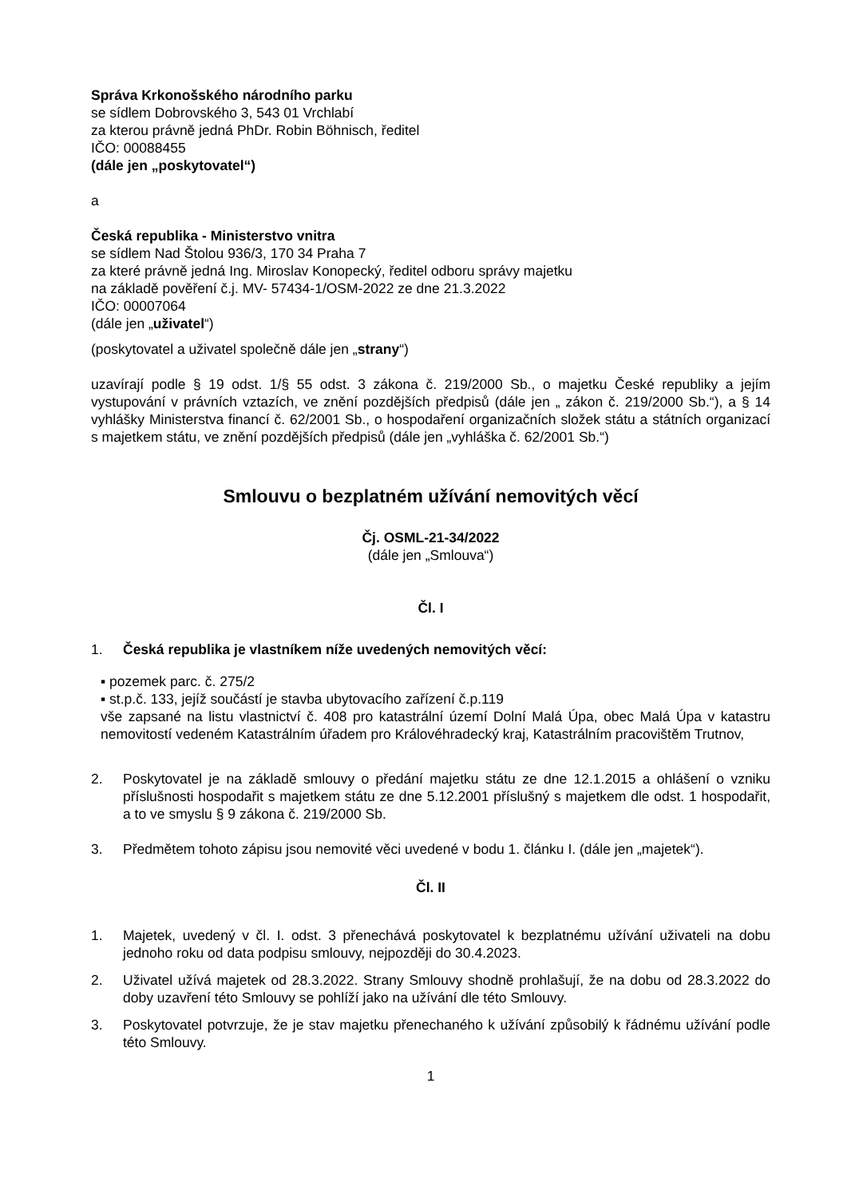Správa Krkonošského národního parku
se sídlem Dobrovského 3, 543 01 Vrchlabí
za kterou právně jedná PhDr. Robin Böhnisch, ředitel
IČO: 00088455
(dále jen „poskytovatel“)
a
Česká republika - Ministerstvo vnitra
se sídlem Nad Štolou 936/3, 170 34 Praha 7
za které právně jedná Ing. Miroslav Konopecký, ředitel odboru správy majetku
na základě pověření č.j. MV- 57434-1/OSM-2022 ze dne 21.3.2022
IČO: 00007064
(dále jen „uživatel“)
(poskytovatel a uživatel společně dále jen „strany“)
uzavírají podle § 19 odst. 1/§ 55 odst. 3 zákona č. 219/2000 Sb., o majetku České republiky a jejím vystupování v právních vztazích, ve znění pozdějších předpisů (dále jen „ zákon č. 219/2000 Sb.“), a § 14 vyhlášky Ministerstva financí č. 62/2001 Sb., o hospodaření organizačních složek státu a státních organizací s majetkem státu, ve znění pozdějších předpisů (dále jen „vyhláška č. 62/2001 Sb.“)
Smlouvu o bezplatném užívání nemovitých věcí
Čj. OSML-21-34/2022
(dále jen „Smlouva“)
Čl. I
1. Česká republika je vlastníkem níže uvedených nemovitých věcí:
▪ pozemek parc. č. 275/2
▪ st.p.č. 133, jejíž součástí je stavba ubytovacího zařízení č.p.119
vše zapsané na listu vlastnictví č. 408 pro katastrální území Dolní Malá Úpa, obec Malá Úpa v katastru nemovitostí vedeném Katastrálním úřadem pro Královéhradecký kraj, Katastrálním pracovištěm Trutnov,
2. Poskytovatel je na základě smlouvy o předání majetku státu ze dne 12.1.2015 a ohlášení o vzniku příslušnosti hospodařit s majetkem státu ze dne 5.12.2001 příslušný s majetkem dle odst. 1 hospodařit, a to ve smyslu § 9 zákona č. 219/2000 Sb.
3. Předmětem tohoto zápisu jsou nemovité věci uvedené v bodu 1. článku I. (dále jen „majetek“).
Čl. II
1. Majetek, uvedený v čl. I. odst. 3 přenechává poskytovatel k bezplatnému užívání uživateli na dobu jednoho roku od data podpisu smlouvy, nejpozději do 30.4.2023.
2. Uživatel užívá majetek od 28.3.2022. Strany Smlouvy shodně prohlašují, že na dobu od 28.3.2022 do doby uzavření této Smlouvy se pohlíží jako na užívání dle této Smlouvy.
3. Poskytovatel potvrzuje, že je stav majetku přenechaného k užívání způsobilý k řádnému užívání podle této Smlouvy.
1